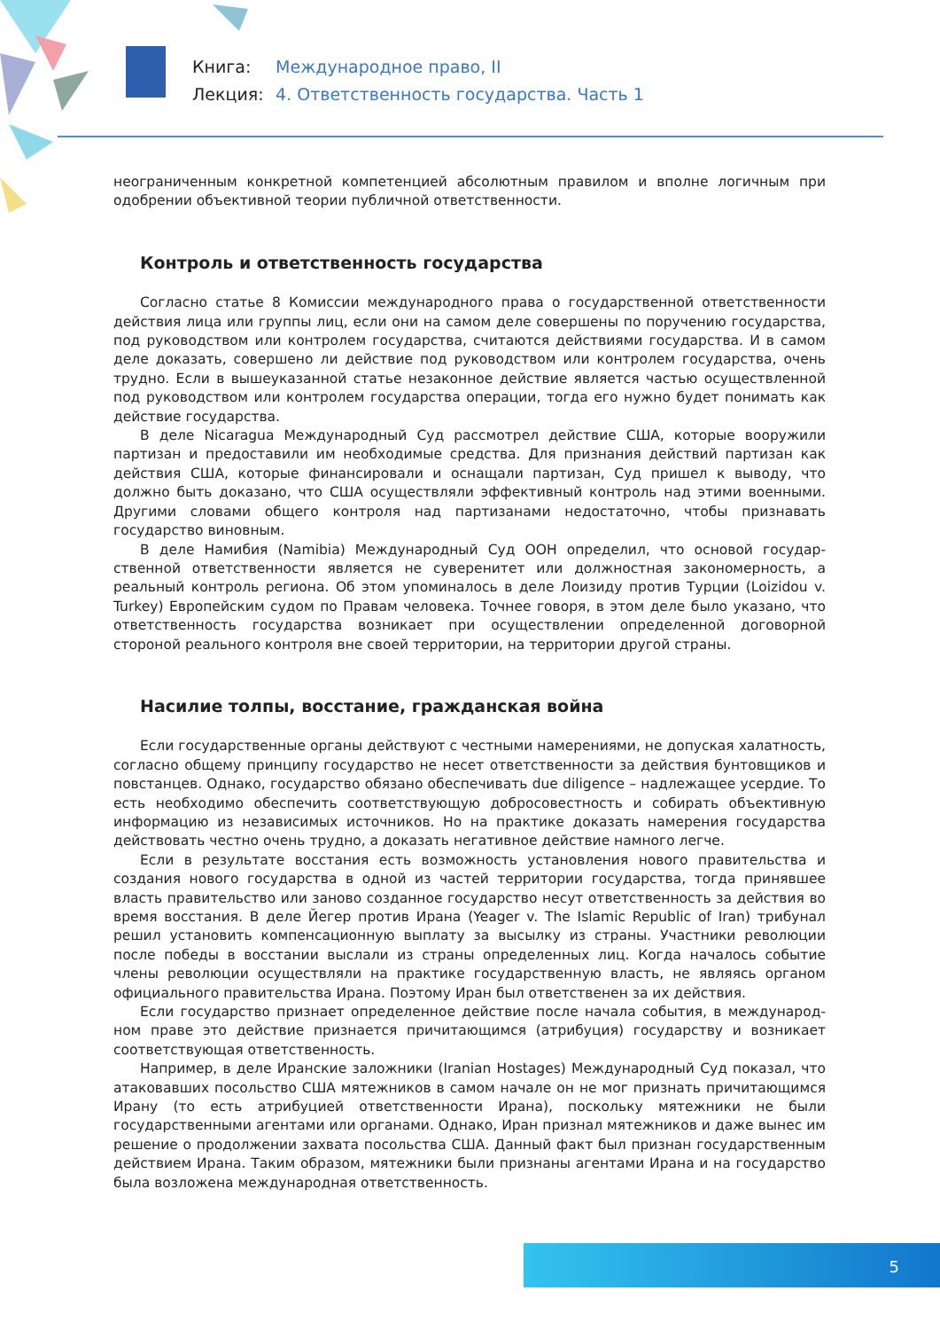Книга: Международное право, II
Лекция: 4. Ответственность государства. Часть 1
неограниченным конкретной компетенцией абсолютным правилом и вполне логичным при одобрении объективной теории публичной ответственности.
Контроль и ответственность государства
Согласно статье 8 Комиссии международного права о государственной ответственности действия лица или группы лиц, если они на самом деле совершены по поручению государства, под руководством или контролем государства, считаются действиями государства. И в самом деле доказать, совершено ли действие под руководством или контролем государства, очень трудно. Если в вышеуказанной статье незаконное действие является частью осуществленной под руководством или контролем государства операции, тогда его нужно будет понимать как действие государства.
В деле Nicaragua Международный Суд рассмотрел действие США, которые вооружили партизан и предоставили им необходимые средства. Для признания действий партизан как действия США, которые финансировали и оснащали партизан, Суд пришел к выводу, что должно быть доказано, что США осуществляли эффективный контроль над этими военными. Другими словами общего контроля над партизанами недостаточно, чтобы признавать государство виновным.
В деле Намибия (Namibia) Международный Суд ООН определил, что основой государ­ственной ответственности является не суверенитет или должностная закономерность, а реальный контроль региона. Об этом упоминалось в деле Лоизиду против Турции (Loizidou v. Turkey) Европейским судом по Правам человека. Точнее говоря, в этом деле было указано, что ответственность государства возникает при осуществлении определенной договорной стороной реального контроля вне своей территории, на территории другой страны.
Насилие толпы, восстание, гражданская война
Если государственные органы действуют с честными намерениями, не допуская халатность, согласно общему принципу государство не несет ответственности за действия бунтовщиков и повстанцев. Однако, государство обязано обеспечивать due diligence – надлежащее усердие. То есть необходимо обеспечить соответствующую добросовестность и собирать объективную информацию из независимых источников. Но на практике доказать намерения государства действовать честно очень трудно, а доказать негативное действие намного легче.
Если в результате восстания есть возможность установления нового правительства и создания нового государства в одной из частей территории государства, тогда принявшее власть правительство или заново созданное государство несут ответственность за действия во время восстания. В деле Йегер против Ирана (Yeager v. The Islamic Republic of Iran) трибунал решил установить компенсационную выплату за высылку из страны. Участники революции после победы в восстании выслали из страны определенных лиц. Когда началось событие члены революции осуществляли на практике государственную власть, не являясь органом официального правительства Ирана. Поэтому Иран был ответственен за их действия.
Если государство признает определенное действие после начала события, в международ­ном праве это действие признается причитающимся (атрибуция) государству и возникает соответствующая ответственность.
Например, в деле Иранские заложники (Iranian Hostages) Международный Суд показал, что атаковавших посольство США мятежников в самом начале он не мог признать причитаю­щимся Ирану (то есть атрибуцией ответственности Ирана), поскольку мятежники не были государственными агентами или органами. Однако, Иран признал мятежников и даже вынес им решение о продолжении захвата посольства США. Данный факт был признан государствен­ным действием Ирана. Таким образом, мятежники были признаны агентами Ирана и на государство была возложена международная ответственность.
5